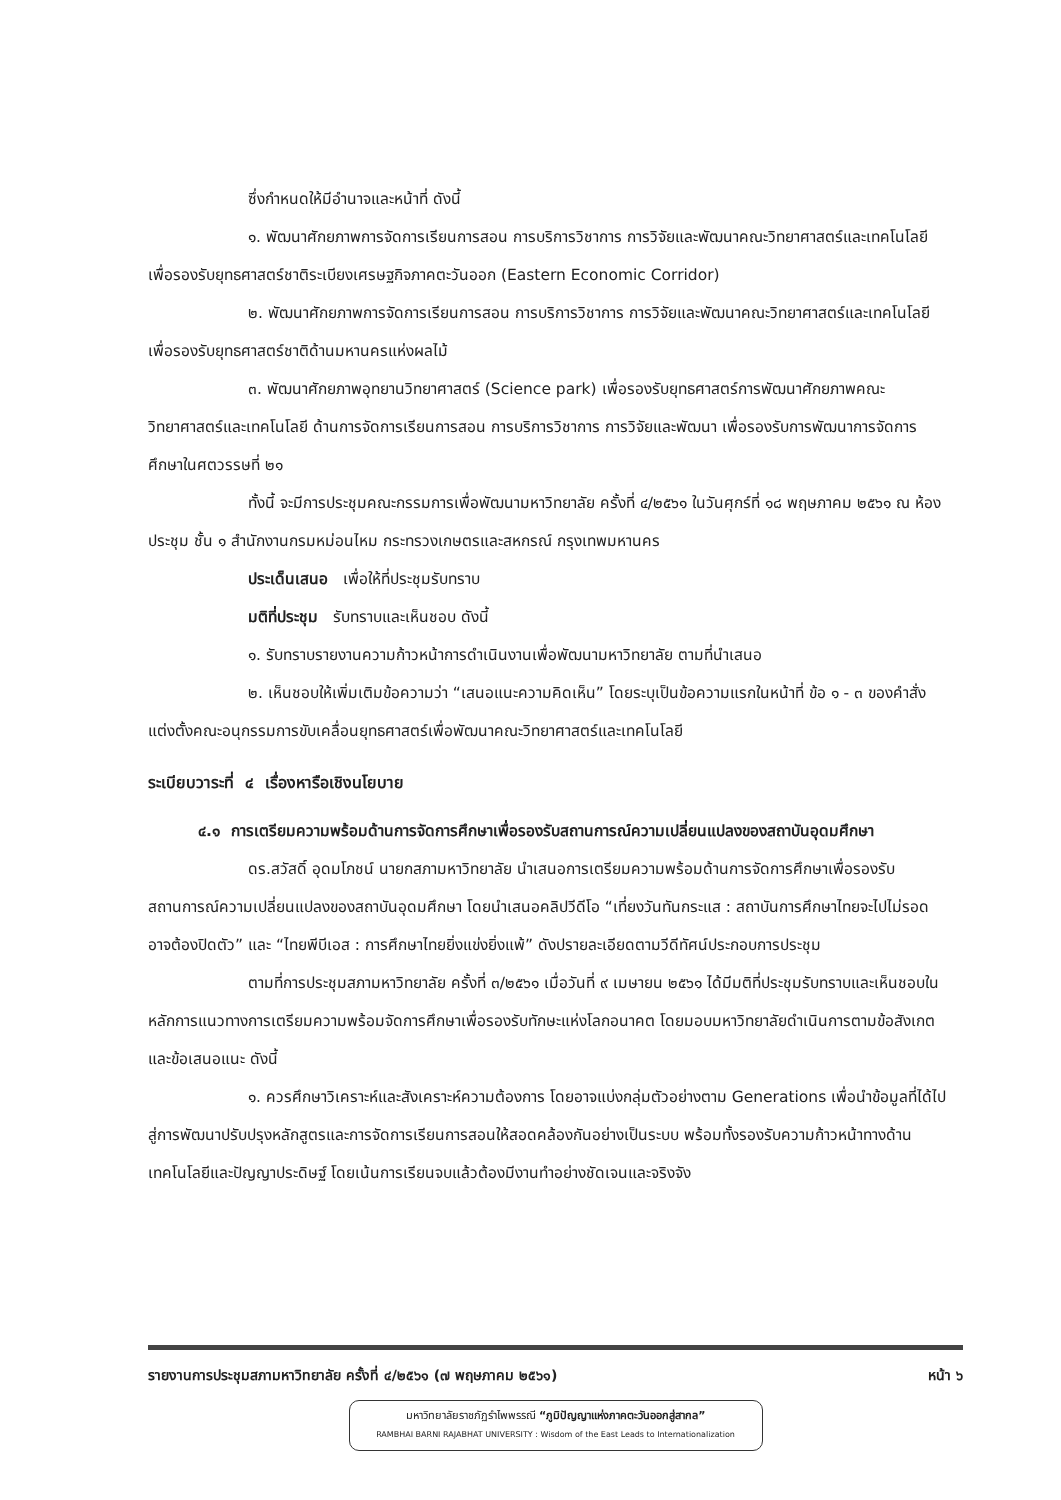ซึ่งกำหนดให้มีอำนาจและหน้าที่ ดังนี้
๑. พัฒนาศักยภาพการจัดการเรียนการสอน การบริการวิชาการ การวิจัยและพัฒนาคณะวิทยาศาสตร์และเทคโนโลยี เพื่อรองรับยุทธศาสตร์ชาติระเบียงเศรษฐกิจภาคตะวันออก (Eastern Economic Corridor)
๒. พัฒนาศักยภาพการจัดการเรียนการสอน การบริการวิชาการ การวิจัยและพัฒนาคณะวิทยาศาสตร์และเทคโนโลยี เพื่อรองรับยุทธศาสตร์ชาติด้านมหานครแห่งผลไม้
๓. พัฒนาศักยภาพอุทยานวิทยาศาสตร์ (Science park) เพื่อรองรับยุทธศาสตร์การพัฒนาศักยภาพคณะวิทยาศาสตร์และเทคโนโลยี ด้านการจัดการเรียนการสอน การบริการวิชาการ การวิจัยและพัฒนา เพื่อรองรับการพัฒนาการจัดการศึกษาในศตวรรษที่ ๒๑
ทั้งนี้ จะมีการประชุมคณะกรรมการเพื่อพัฒนามหาวิทยาลัย ครั้งที่ ๔/๒๕๖๑ ในวันศุกร์ที่ ๑๘ พฤษภาคม ๒๕๖๑ ณ ห้องประชุม ชั้น ๑ สำนักงานกรมหม่อนไหม กระทรวงเกษตรและสหกรณ์ กรุงเทพมหานคร
ประเด็นเสนอ เพื่อให้ที่ประชุมรับทราบ
มติที่ประชุม รับทราบและเห็นชอบ ดังนี้
๑. รับทราบรายงานความก้าวหน้าการดำเนินงานเพื่อพัฒนามหาวิทยาลัย ตามที่นำเสนอ
๒. เห็นชอบให้เพิ่มเติมข้อความว่า “เสนอแนะความคิดเห็น” โดยระบุเป็นข้อความแรกในหน้าที่ ข้อ ๑ - ๓ ของคำสั่งแต่งตั้งคณะอนุกรรมการขับเคลื่อนยุทธศาสตร์เพื่อพัฒนาคณะวิทยาศาสตร์และเทคโนโลยี
ระเบียบวาระที่ ๔ เรื่องหารือเชิงนโยบาย
๔.๑ การเตรียมความพร้อมด้านการจัดการศึกษาเพื่อรองรับสถานการณ์ความเปลี่ยนแปลงของสถาบันอุดมศึกษา
ดร.สวัสดิ์ อุดมโภชน์ นายกสภามหาวิทยาลัย นำเสนอการเตรียมความพร้อมด้านการจัดการศึกษาเพื่อรองรับสถานการณ์ความเปลี่ยนแปลงของสถาบันอุดมศึกษา โดยนำเสนอคลิปวีดีโอ “เที่ยงวันทันกระแส : สถาบันการศึกษาไทยจะไปไม่รอดอาจต้องปิดตัว” และ “ไทยพีบีเอส : การศึกษาไทยยิ่งแข่งยิ่งแพ้” ดังปรายละเอียดตามวีดีทัศน์ประกอบการประชุม
ตามที่การประชุมสภามหาวิทยาลัย ครั้งที่ ๓/๒๕๖๑ เมื่อวันที่ ๙ เมษายน ๒๕๖๑ ได้มีมติที่ประชุมรับทราบและเห็นชอบในหลักการแนวทางการเตรียมความพร้อมจัดการศึกษาเพื่อรองรับทักษะแห่งโลกอนาคต โดยมอบมหาวิทยาลัยดำเนินการตามข้อสังเกตและข้อเสนอแนะ ดังนี้
๑. ควรศึกษาวิเคราะห์และสังเคราะห์ความต้องการ โดยอาจแบ่งกลุ่มตัวอย่างตาม Generations เพื่อนำข้อมูลที่ได้ไปสู่การพัฒนาปรับปรุงหลักสูตรและการจัดการเรียนการสอนให้สอดคล้องกันอย่างเป็นระบบ พร้อมทั้งรองรับความก้าวหน้าทางด้านเทคโนโลยีและปัญญาประดิษฐ์ โดยเน้นการเรียนจบแล้วต้องมีงานทำอย่างชัดเจนและจริงจัง
รายงานการประชุมสภามหาวิทยาลัย ครั้งที่ ๔/๒๕๖๑ (๗ พฤษภาคม ๒๕๖๑) หน้า ๖
มหาวิทยาลัยราชภัฏรำไพพรรณี “ภูมิปัญญาแห่งภาคตะวันออกสู่สากล”
RAMBHAI BARNI RAJABHAT UNIVERSITY : Wisdom of the East Leads to Internationalization